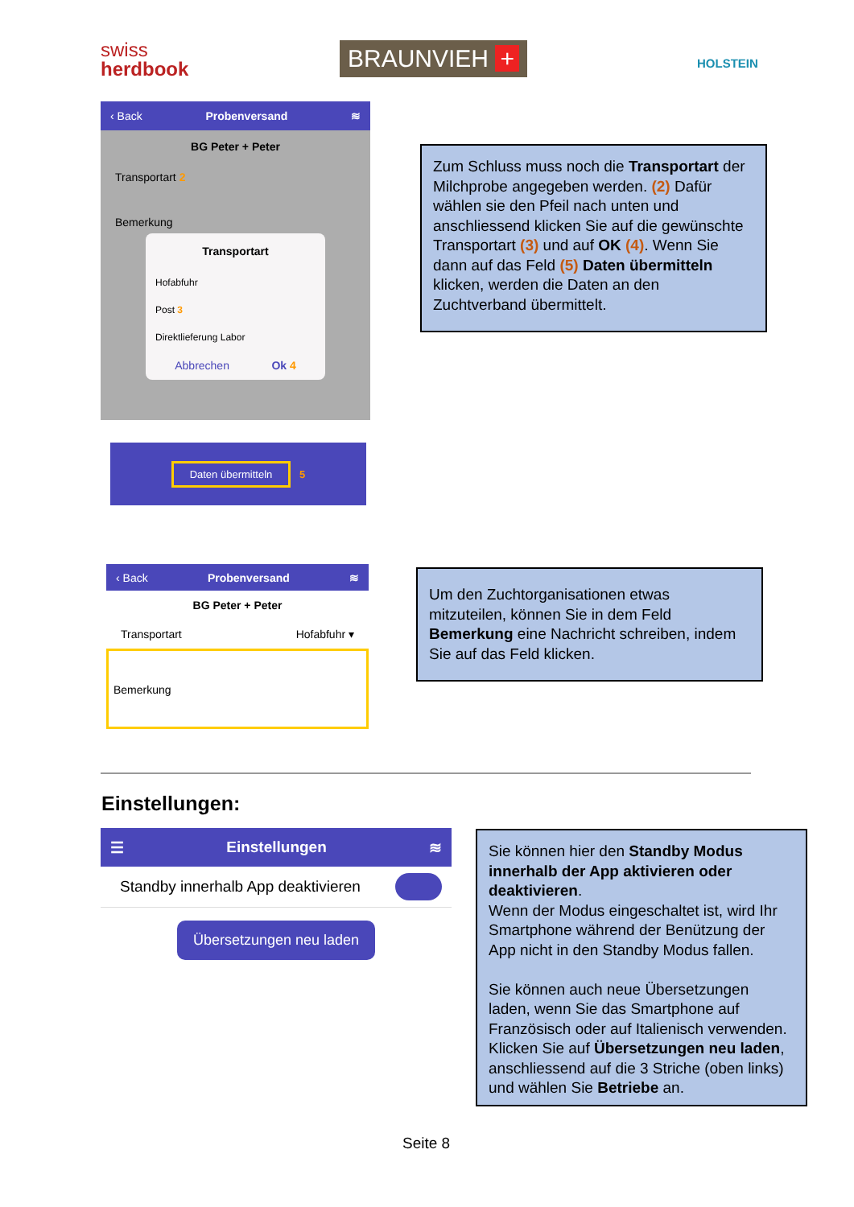swiss
herdbook
BRAUNVIEH + HOLSTEIN
‹ Back Probenversand ≋
BG Peter + Peter
Transportart 2
Bemerkung
Transportart
Hofabfuhr
Post 3
Direktlieferung Labor
Abbrechen Ok 4
Daten übermitteln 5
Zum Schluss muss noch die Transportart der Milchprobe angegeben werden. (2) Dafür wählen sie den Pfeil nach unten und anschliessend klicken Sie auf die gewünschte Transportart (3) und auf OK (4). Wenn Sie dann auf das Feld (5) Daten übermitteln klicken, werden die Daten an den Zuchtverband übermittelt.
‹ Back Probenversand ≋
BG Peter + Peter
Transportart Hofabfuhr ▾
Bemerkung
Um den Zuchtorganisationen etwas mitzuteilen, können Sie in dem Feld Bemerkung eine Nachricht schreiben, indem Sie auf das Feld klicken.
Einstellungen:
☰ Einstellungen ≋
Standby innerhalb App deaktivieren
Übersetzungen neu laden
Sie können hier den Standby Modus innerhalb der App aktivieren oder deaktivieren.
Wenn der Modus eingeschaltet ist, wird Ihr Smartphone während der Benützung der App nicht in den Standby Modus fallen.
Sie können auch neue Übersetzungen laden, wenn Sie das Smartphone auf Französisch oder auf Italienisch verwenden. Klicken Sie auf Übersetzungen neu laden, anschliessend auf die 3 Striche (oben links) und wählen Sie Betriebe an.
Seite 8